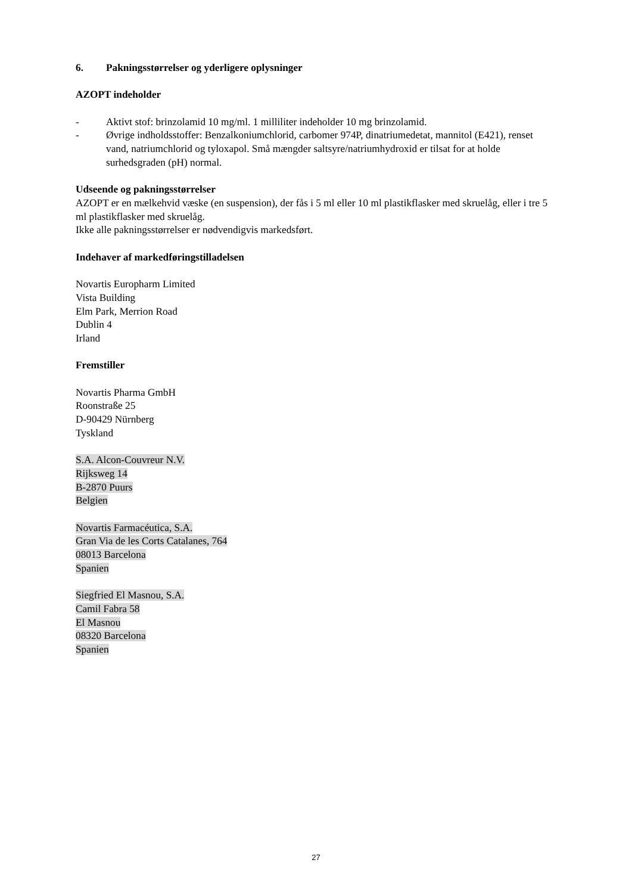6. Pakningsstørrelser og yderligere oplysninger
AZOPT indeholder
- Aktivt stof: brinzolamid 10 mg/ml. 1 milliliter indeholder 10 mg brinzolamid.
- Øvrige indholdsstoffer: Benzalkoniumchlorid, carbomer 974P, dinatriumedetat, mannitol (E421), renset vand, natriumchlorid og tyloxapol. Små mængder saltsyre/natriumhydroxid er tilsat for at holde surhedsgraden (pH) normal.
Udseende og pakningsstørrelser
AZOPT er en mælkehvid væske (en suspension), der fås i 5 ml eller 10 ml plastikflasker med skruelåg, eller i tre 5 ml plastikflasker med skruelåg.
Ikke alle pakningsstørrelser er nødvendigvis markedsført.
Indehaver af markedføringstilladelsen
Novartis Europharm Limited
Vista Building
Elm Park, Merrion Road
Dublin 4
Irland
Fremstiller
Novartis Pharma GmbH
Roonstraße 25
D-90429 Nürnberg
Tyskland
S.A. Alcon-Couvreur N.V.
Rijksweg 14
B-2870 Puurs
Belgien
Novartis Farmacéutica, S.A.
Gran Via de les Corts Catalanes, 764
08013 Barcelona
Spanien
Siegfried El Masnou, S.A.
Camil Fabra 58
El Masnou
08320 Barcelona
Spanien
27